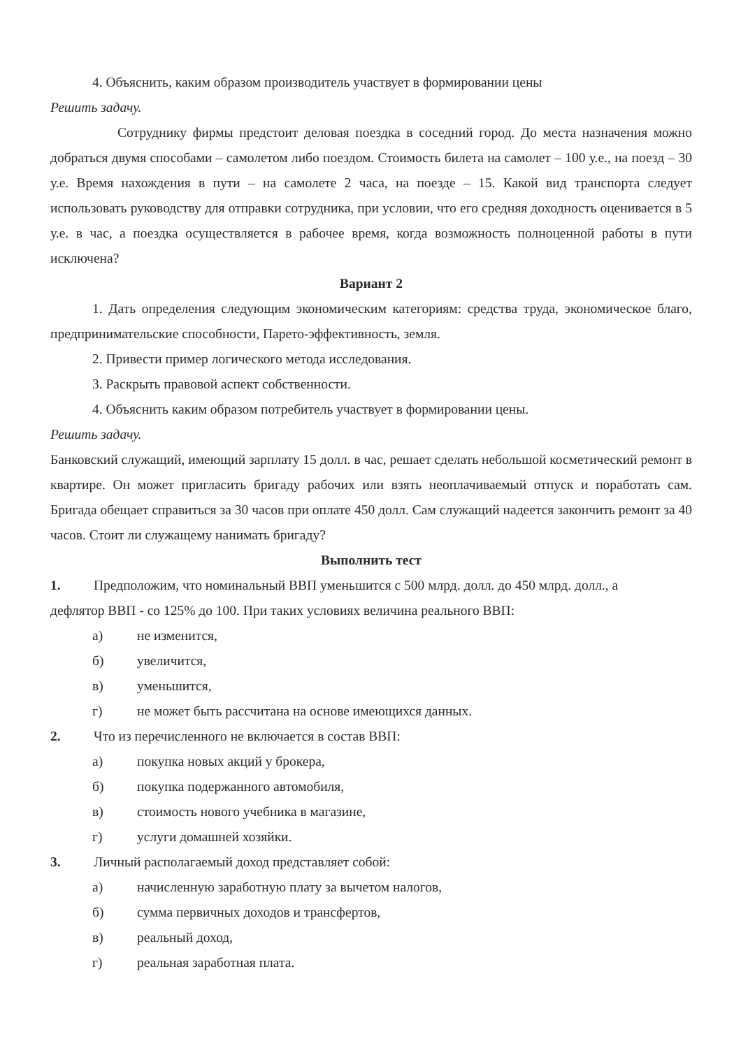4. Объяснить, каким образом производитель участвует в формировании цены
Решить задачу.
Сотруднику фирмы предстоит деловая поездка в соседний город. До места назначения можно добраться двумя способами – самолетом либо поездом. Стоимость билета на самолет – 100 у.е., на поезд – 30 у.е. Время нахождения в пути – на самолете 2 часа, на поезде – 15. Какой вид транспорта следует использовать руководству для отправки сотрудника, при условии, что его средняя доходность оценивается в 5 у.е. в час, а поездка осуществляется в рабочее время, когда возможность полноценной работы в пути исключена?
Вариант 2
1. Дать определения следующим экономическим категориям: средства труда, экономическое благо, предпринимательские способности, Парето-эффективность, земля.
2. Привести пример логического метода исследования.
3. Раскрыть правовой аспект собственности.
4. Объяснить каким образом потребитель участвует в формировании цены.
Решить задачу.
Банковский служащий, имеющий зарплату 15 долл. в час, решает сделать небольшой косметический ремонт в квартире. Он может пригласить бригаду рабочих или взять неоплачиваемый отпуск и поработать сам. Бригада обещает справиться за 30 часов при оплате 450 долл. Сам служащий надеется закончить ремонт за 40 часов. Стоит ли служащему нанимать бригаду?
Выполнить тест
1. Предположим, что номинальный ВВП уменьшится с 500 млрд. долл. до 450 млрд. долл., а
дефлятор ВВП - со 125% до 100. При таких условиях величина реального ВВП:
а) не изменится,
б) увеличится,
в) уменьшится,
г) не может быть рассчитана на основе имеющихся данных.
2. Что из перечисленного не включается в состав ВВП:
а) покупка новых акций у брокера,
б) покупка подержанного автомобиля,
в) стоимость нового учебника в магазине,
г) услуги домашней хозяйки.
3. Личный располагаемый доход представляет собой:
а) начисленную заработную плату за вычетом налогов,
б) сумма первичных доходов и трансфертов,
в) реальный доход,
г) реальная заработная плата.